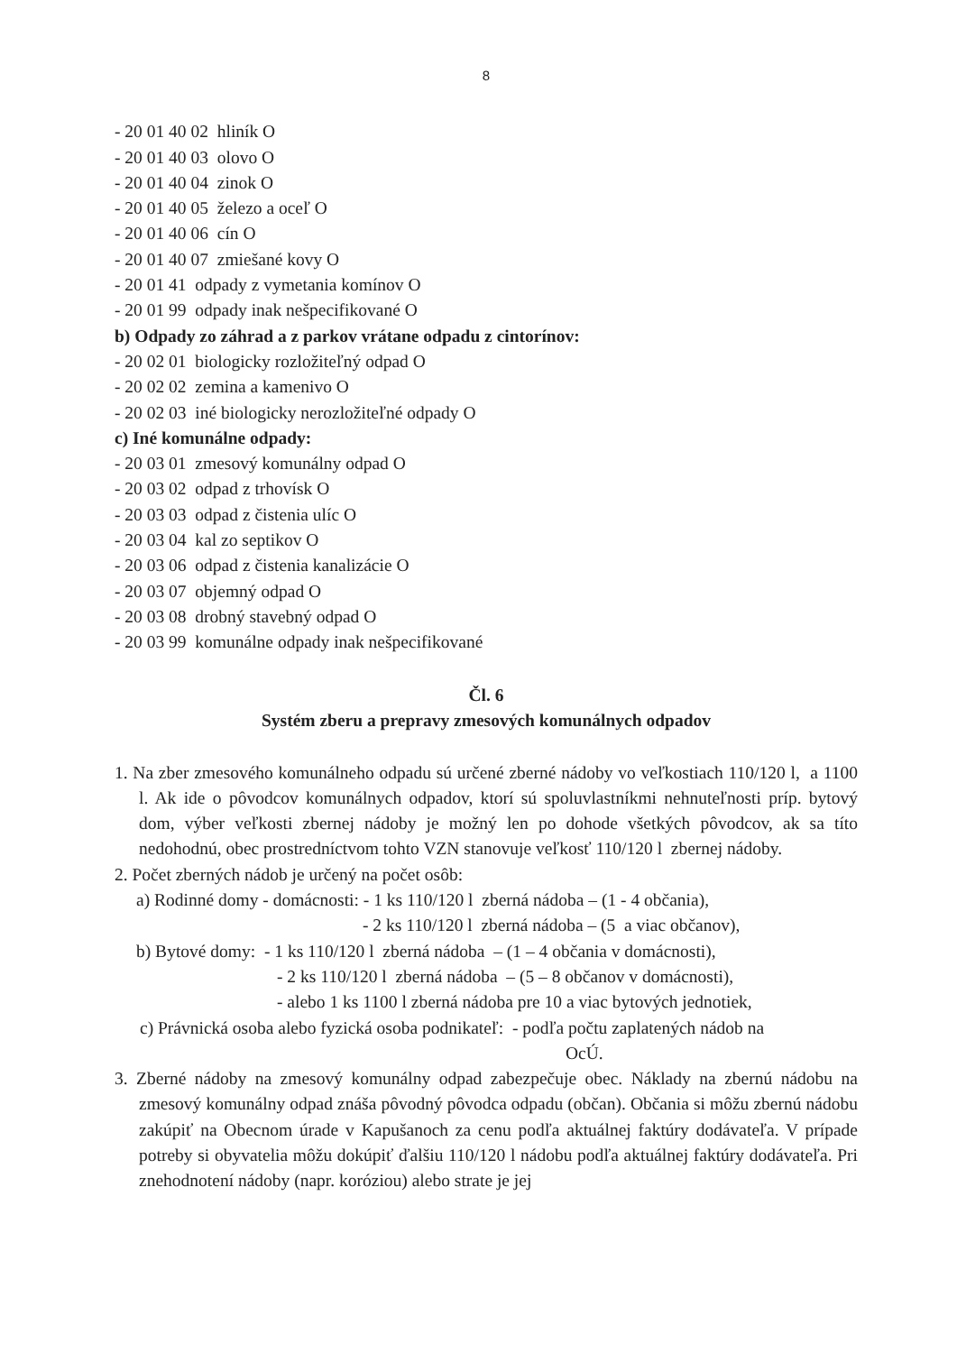8
- 20 01 40 02 hliník O
- 20 01 40 03 olovo O
- 20 01 40 04 zinok O
- 20 01 40 05 železo a oceľ O
- 20 01 40 06 cín O
- 20 01 40 07 zmiešané kovy O
- 20 01 41 odpady z vymetania komínov O
- 20 01 99 odpady inak nešpecifikované O
b) Odpady zo záhrad a z parkov vrátane odpadu z cintorínov:
- 20 02 01 biologicky rozložiteľný odpad O
- 20 02 02 zemina a kamenivo O
- 20 02 03 iné biologicky nerozložiteľné odpady O
c) Iné komunálne odpady:
- 20 03 01 zmesový komunálny odpad O
- 20 03 02 odpad z trhovísk O
- 20 03 03 odpad z čistenia ulíc O
- 20 03 04 kal zo septikov O
- 20 03 06 odpad z čistenia kanalizácie O
- 20 03 07 objemný odpad O
- 20 03 08 drobný stavebný odpad O
- 20 03 99 komunálne odpady inak nešpecifikované
Čl. 6
Systém zberu a prepravy zmesových komunálnych odpadov
1. Na zber zmesového komunálneho odpadu sú určené zberné nádoby vo veľkostiach 110/120 l, a 1100 l. Ak ide o pôvodcov komunálnych odpadov, ktorí sú spoluvlastníkmi nehnuteľnosti príp. bytový dom, výber veľkosti zbernej nádoby je možný len po dohode všetkých pôvodcov, ak sa títo nedohodnú, obec prostredníctvom tohto VZN stanovuje veľkosť 110/120 l zbernej nádoby.
2. Počet zberných nádob je určený na počet osôb:
a) Rodinné domy - domácnosti: - 1 ks 110/120 l zberná nádoba – (1 - 4 občania),
- 2 ks 110/120 l zberná nádoba – (5 a viac občanov),
b) Bytové domy: - 1 ks 110/120 l zberná nádoba – (1 – 4 občania v domácnosti),
- 2 ks 110/120 l zberná nádoba – (5 – 8 občanov v domácnosti),
- alebo 1 ks 1100 l zberná nádoba pre 10 a viac bytových jednotiek,
c) Právnická osoba alebo fyzická osoba podnikateľ: - podľa počtu zaplatených nádob na
OcÚ.
3. Zberné nádoby na zmesový komunálny odpad zabezpečuje obec. Náklady na zbernú nádobu na zmesový komunálny odpad znáša pôvodný pôvodca odpadu (občan). Občania si môžu zbernú nádobu zakúpiť na Obecnom úrade v Kapušanoch za cenu podľa aktuálnej faktúry dodávateľa. V prípade potreby si obyvatelia môžu dokúpiť ďalšiu 110/120 l nádobu podľa aktuálnej faktúry dodávateľa. Pri znehodnotení nádoby (napr. koróziou) alebo strate je jej